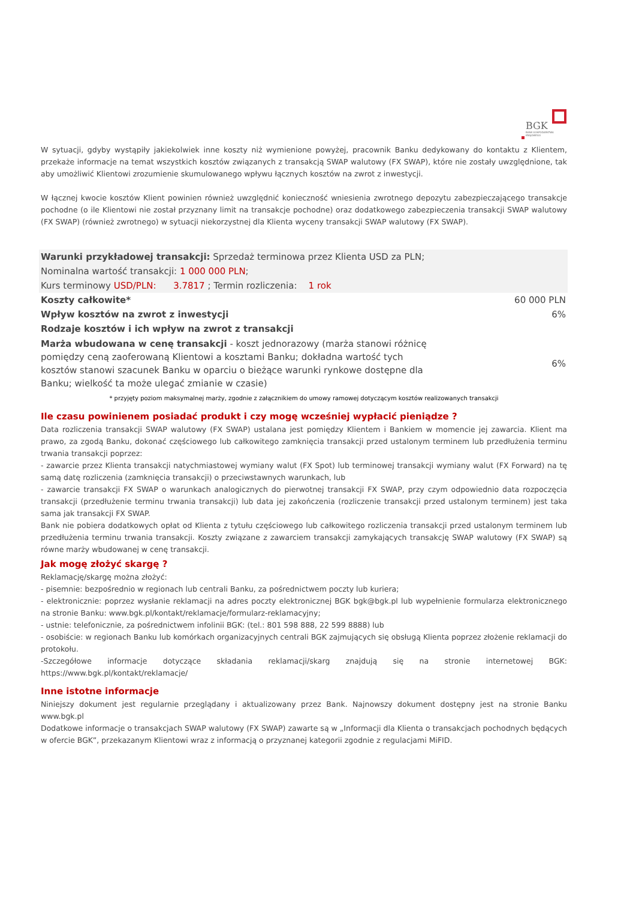BGK
BANK GOSPODARSTWA KRAJOWEGO
W sytuacji, gdyby wystąpiły jakiekolwiek inne koszty niż wymienione powyżej, pracownik Banku dedykowany do kontaktu z Klientem, przekaże informacje na temat wszystkich kosztów związanych z transakcją SWAP walutowy (FX SWAP), które nie zostały uwzględnione, tak aby umożliwić Klientowi zrozumienie skumulowanego wpływu łącznych kosztów na zwrot z inwestycji.
W łącznej kwocie kosztów Klient powinien również uwzględnić konieczność wniesienia zwrotnego depozytu zabezpieczającego transakcje pochodne (o ile Klientowi nie został przyznany limit na transakcje pochodne) oraz dodatkowego zabezpieczenia transakcji SWAP walutowy (FX SWAP) (również zwrotnego) w sytuacji niekorzystnej dla Klienta wyceny transakcji SWAP walutowy (FX SWAP).
| Warunki przykładowej transakcji: Sprzedaż terminowa przez Klienta USD za PLN; | |
| Nominalna wartość transakcji: 1 000 000 PLN ; | |
| Kurs terminowy USD/PLN: 3.7817 ; Termin rozliczenia: 1 rok | |
| Koszty całkowite* | 60 000 PLN |
| Wpływ kosztów na zwrot z inwestycji | 6% |
| Rodzaje kosztów i ich wpływ na zwrot z transakcji | |
| Marża wbudowana w cenę transakcji - koszt jednorazowy (marża stanowi różnicę pomiędzy ceną zaoferowaną Klientowi a kosztami Banku; dokładna wartość tych kosztów stanowi szacunek Banku w oparciu o bieżące warunki rynkowe dostępne dla Banku; wielkość ta może ulegać zmianie w czasie) | 6% |
* przyjęty poziom maksymalnej marży, zgodnie z załącznikiem do umowy ramowej dotyczącym kosztów realizowanych transakcji
Ile czasu powinienem posiadać produkt i czy mogę wcześniej wypłacić pieniądze ?
Data rozliczenia transakcji SWAP walutowy (FX SWAP) ustalana jest pomiędzy Klientem i Bankiem w momencie jej zawarcia. Klient ma prawo, za zgodą Banku, dokonać częściowego lub całkowitego zamknięcia transakcji przed ustalonym terminem lub przedłużenia terminu trwania transakcji poprzez:
- zawarcie przez Klienta transakcji natychmiastowej wymiany walut (FX Spot) lub terminowej transakcji wymiany walut (FX Forward) na tę samą datę rozliczenia (zamknięcia transakcji) o przeciwstawnych warunkach, lub
- zawarcie transakcji FX SWAP o warunkach analogicznych do pierwotnej transakcji FX SWAP, przy czym odpowiednio data rozpoczęcia transakcji (przedłużenie terminu trwania transakcji) lub data jej zakończenia (rozliczenie transakcji przed ustalonym terminem) jest taka sama jak transakcji FX SWAP.
Bank nie pobiera dodatkowych opłat od Klienta z tytułu częściowego lub całkowitego rozliczenia transakcji przed ustalonym terminem lub przedłużenia terminu trwania transakcji. Koszty związane z zawarciem transakcji zamykających transakcję SWAP walutowy (FX SWAP) są równe marży wbudowanej w cenę transakcji.
Jak mogę złożyć skargę ?
Reklamację/skargę można złożyć:
- pisemnie: bezpośrednio w regionach lub centrali Banku, za pośrednictwem poczty lub kuriera;
- elektronicznie: poprzez wysłanie reklamacji na adres poczty elektronicznej BGK bgk@bgk.pl lub wypełnienie formularza elektronicznego na stronie Banku: www.bgk.pl/kontakt/reklamacje/formularz-reklamacyjny;
- ustnie: telefonicznie, za pośrednictwem infolinii BGK: (tel.: 801 598 888, 22 599 8888) lub
- osobiście: w regionach Banku lub komórkach organizacyjnych centrali BGK zajmujących się obsługą Klienta poprzez złożenie reklamacji do protokołu.
-Szczegółowe informacje dotyczące składania reklamacji/skarg znajdują się na stronie internetowej BGK: https://www.bgk.pl/kontakt/reklamacje/
Inne istotne informacje
Niniejszy dokument jest regularnie przeglądany i aktualizowany przez Bank. Najnowszy dokument dostępny jest na stronie Banku www.bgk.pl
Dodatkowe informacje o transakcjach SWAP walutowy (FX SWAP) zawarte są w „Informacji dla Klienta o transakcjach pochodnych będących w ofercie BGK”, przekazanym Klientowi wraz z informacją o przyznanej kategorii zgodnie z regulacjami MiFID.